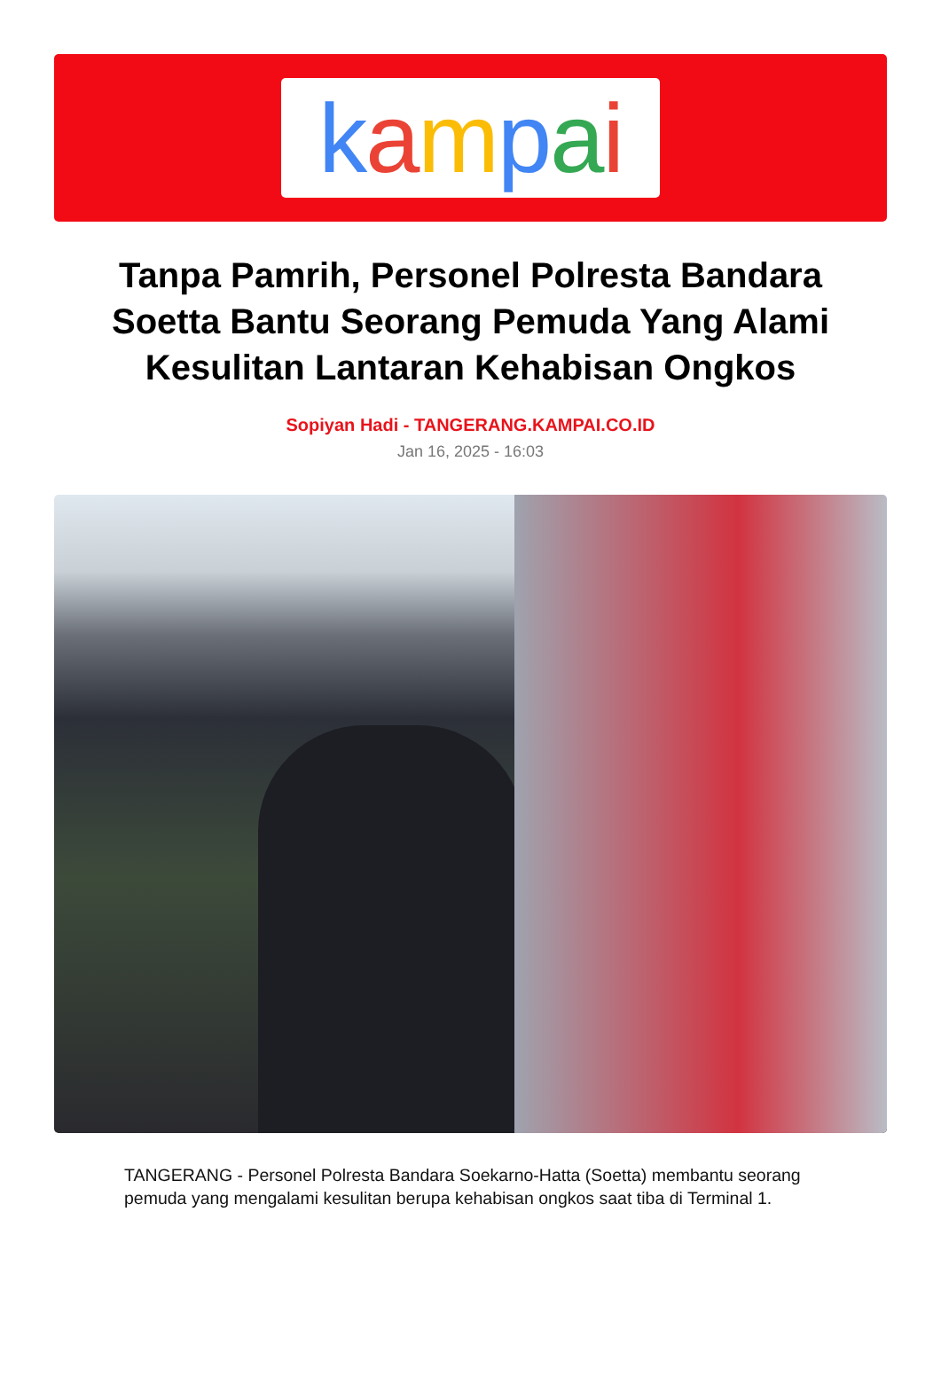kampai
Tanpa Pamrih, Personel Polresta Bandara Soetta Bantu Seorang Pemuda Yang Alami Kesulitan Lantaran Kehabisan Ongkos
Sopiyan Hadi - TANGERANG.KAMPAI.CO.ID
Jan 16, 2025 - 16:03
TANGERANG - Personel Polresta Bandara Soekarno-Hatta (Soetta) membantu seorang pemuda yang mengalami kesulitan berupa kehabisan ongkos saat tiba di Terminal 1.